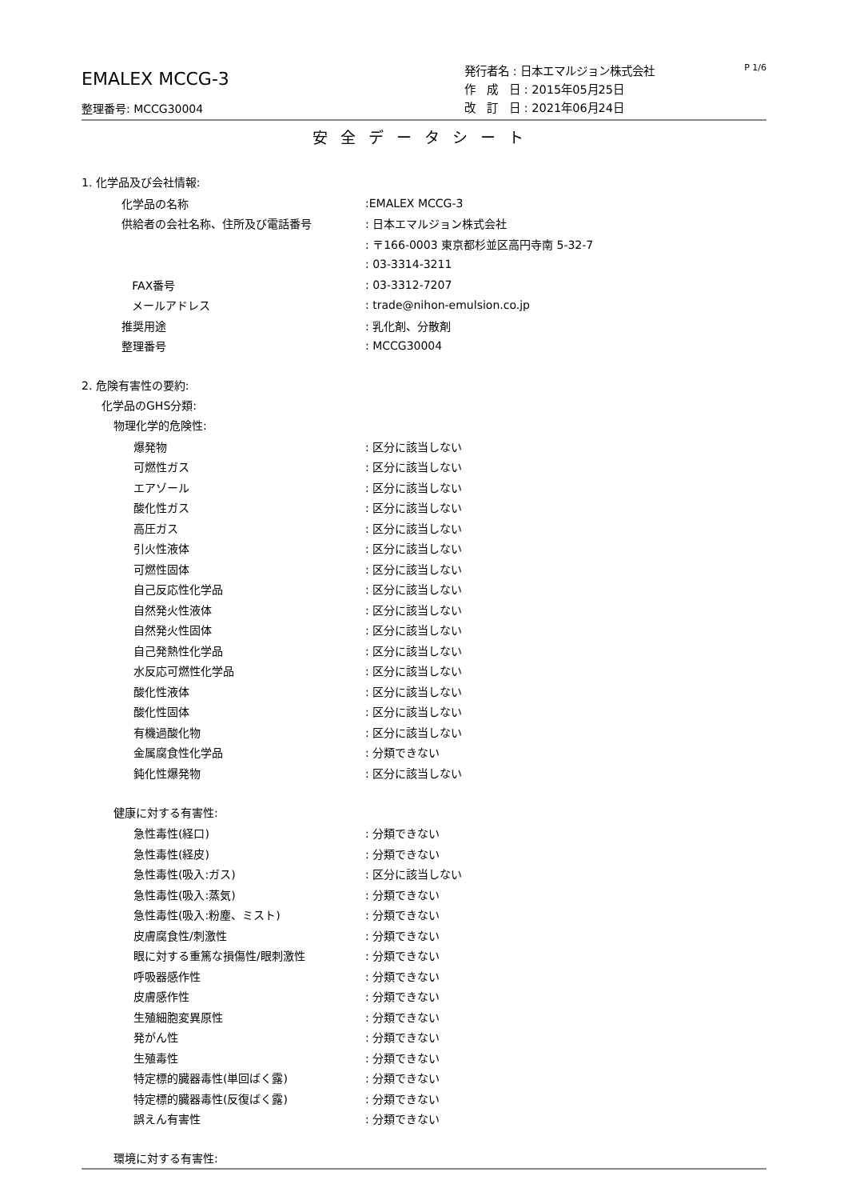EMALEX MCCG-3
整理番号: MCCG30004
発行者名 : 日本エマルジョン株式会社
作　成　日 : 2015年05月25日
改　訂　日 : 2021年06月24日
P 1/6
安全データシート
1. 化学品及び会社情報:
化学品の名称:EMALEX MCCG-3
供給者の会社名称、住所及び電話番号: 日本エマルジョン株式会社
: 〒166-0003 東京都杉並区高円寺南 5-32-7
: 03-3314-3211
FAX番号: 03-3312-7207
メールアドレス: trade@nihon-emulsion.co.jp
推奨用途: 乳化剤、分散剤
整理番号: MCCG30004
2. 危険有害性の要約:
化学品のGHS分類:
物理化学的危険性:
爆発物: 区分に該当しない
可燃性ガス: 区分に該当しない
エアゾール: 区分に該当しない
酸化性ガス: 区分に該当しない
高圧ガス: 区分に該当しない
引火性液体: 区分に該当しない
可燃性固体: 区分に該当しない
自己反応性化学品: 区分に該当しない
自然発火性液体: 区分に該当しない
自然発火性固体: 区分に該当しない
自己発熱性化学品: 区分に該当しない
水反応可燃性化学品: 区分に該当しない
酸化性液体: 区分に該当しない
酸化性固体: 区分に該当しない
有機過酸化物: 区分に該当しない
金属腐食性化学品: 分類できない
鈍化性爆発物: 区分に該当しない
健康に対する有害性:
急性毒性(経口): 分類できない
急性毒性(経皮): 分類できない
急性毒性(吸入:ガス): 区分に該当しない
急性毒性(吸入:蒸気): 分類できない
急性毒性(吸入:粉塵、ミスト): 分類できない
皮膚腐食性/刺激性: 分類できない
眼に対する重篤な損傷性/眼刺激性: 分類できない
呼吸器感作性: 分類できない
皮膚感作性: 分類できない
生殖細胞変異原性: 分類できない
発がん性: 分類できない
生殖毒性: 分類できない
特定標的臓器毒性(単回ばく露): 分類できない
特定標的臓器毒性(反復ばく露): 分類できない
誤えん有害性: 分類できない
環境に対する有害性: